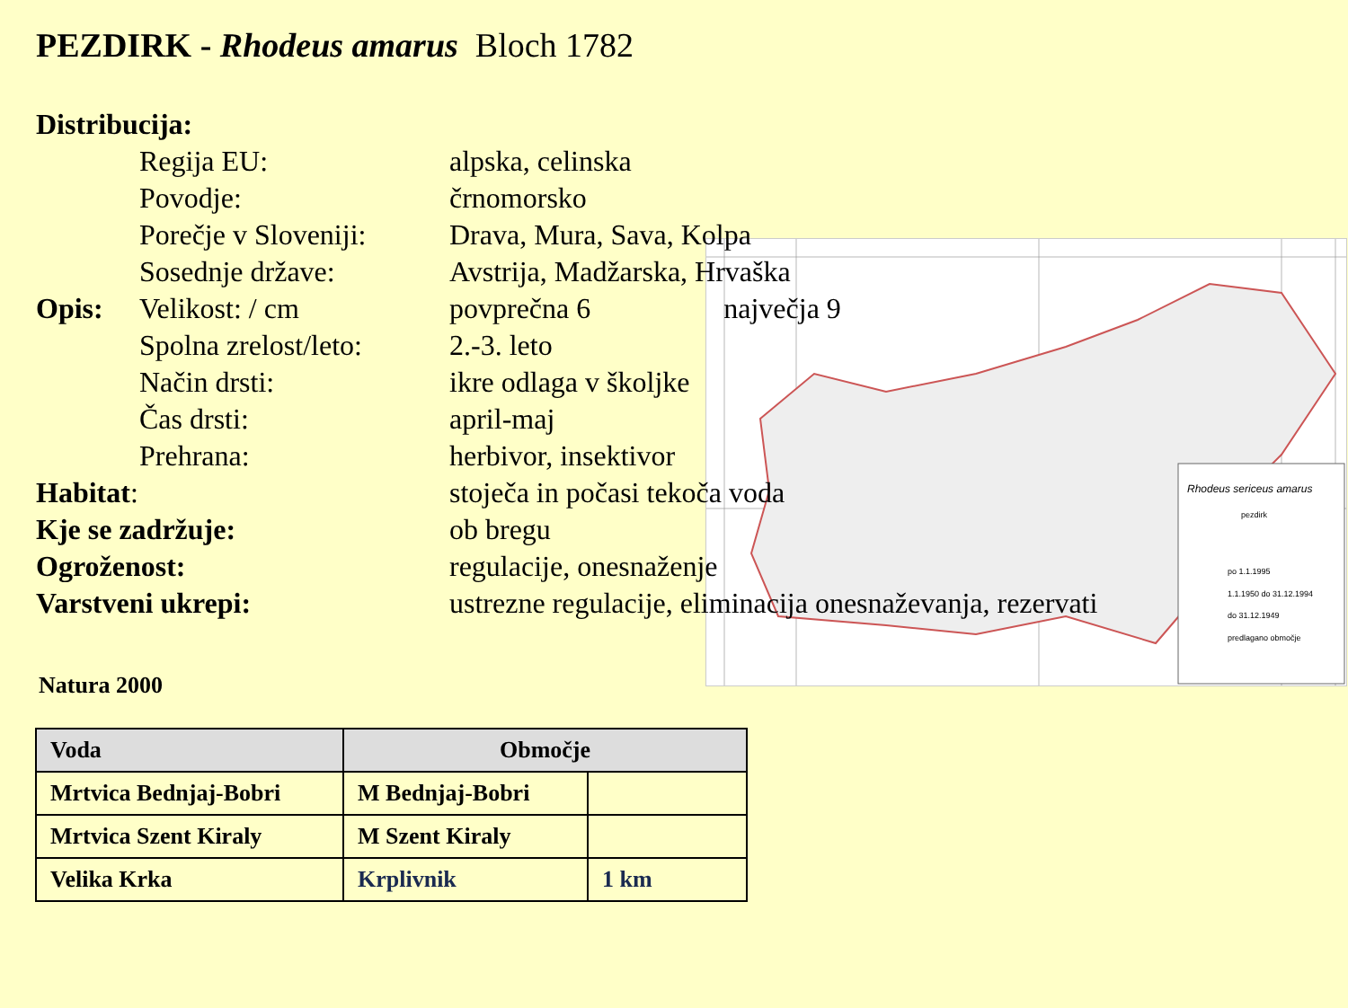Rhodeus sericeus amarus
pezdirk
po 1.1.1995
1.1.1950 do 31.12.1994
do 31.12.1949
predlagano območje
PEZDIRK - Rhodeus amarus Bloch 1782
Distribucija:
Regija EU:
alpska, celinska
Povodje:
črnomorsko
Porečje v Sloveniji:
Drava, Mura, Sava, Kolpa
Sosednje države:
Avstrija, Madžarska, Hrvaška
Opis:
Velikost: / cm
povprečna 6 največja 9
Spolna zrelost/leto:
2.-3. leto
Način drsti:
ikre odlaga v školjke
Čas drsti:
april-maj
Prehrana:
herbivor, insektivor
Habitat:
stoječa in počasi tekoča voda
Kje se zadržuje:
ob bregu
Ogroženost:
regulacije, onesnaženje
Varstveni ukrepi:
ustrezne regulacije, eliminacija onesnaževanja, rezervati
Natura 2000
| Voda | Območje | |
| --- | --- | --- |
| Mrtvica Bednjaj-Bobri | M Bednjaj-Bobri | |
| Mrtvica Szent Kiraly | M Szent Kiraly | |
| Velika Krka | Krplivnik | 1 km |